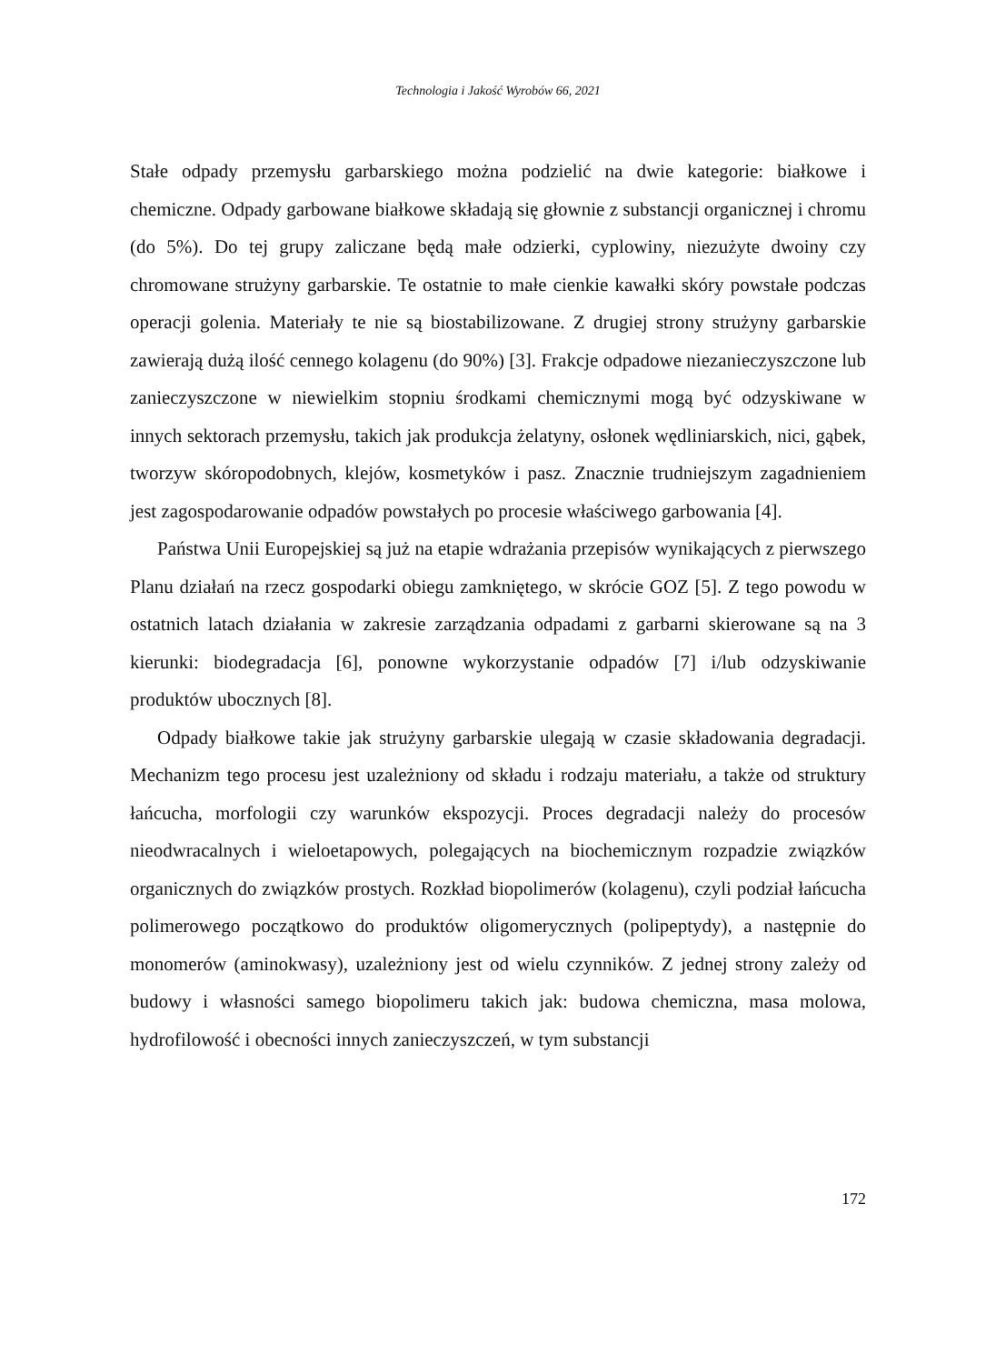Technologia i Jakość Wyrobów 66, 2021
Stałe odpady przemysłu garbarskiego można podzielić na dwie kategorie: białkowe i chemiczne. Odpady garbowane białkowe składają się głownie z substancji organicznej i chromu (do 5%). Do tej grupy zaliczane będą małe odzierki, cyplowiny, niezużyte dwoiny czy chromowane strużyny garbarskie. Te ostatnie to małe cienkie kawałki skóry powstałe podczas operacji golenia. Materiały te nie są biostabilizowane. Z drugiej strony strużyny garbarskie zawierają dużą ilość cennego kolagenu (do 90%) [3]. Frakcje odpadowe niezanieczyszczone lub zanieczyszczone w niewielkim stopniu środkami chemicznymi mogą być odzyskiwane w innych sektorach przemysłu, takich jak produkcja żelatyny, osłonek wędliniarskich, nici, gąbek, tworzyw skóropodobnych, klejów, kosmetyków i pasz. Znacznie trudniejszym zagadnieniem jest zagospodarowanie odpadów powstałych po procesie właściwego garbowania [4].
Państwa Unii Europejskiej są już na etapie wdrażania przepisów wynikających z pierwszego Planu działań na rzecz gospodarki obiegu zamkniętego, w skrócie GOZ [5]. Z tego powodu w ostatnich latach działania w zakresie zarządzania odpadami z garbarni skierowane są na 3 kierunki: biodegradacja [6], ponowne wykorzystanie odpadów [7] i/lub odzyskiwanie produktów ubocznych [8].
Odpady białkowe takie jak strużyny garbarskie ulegają w czasie składowania degradacji. Mechanizm tego procesu jest uzależniony od składu i rodzaju materiału, a także od struktury łańcucha, morfologii czy warunków ekspozycji. Proces degradacji należy do procesów nieodwracalnych i wieloetapowych, polegających na biochemicznym rozpadzie związków organicznych do związków prostych. Rozkład biopolimerów (kolagenu), czyli podział łańcucha polimerowego początkowo do produktów oligomerycznych (polipeptydy), a następnie do monomerów (aminokwasy), uzależniony jest od wielu czynników. Z jednej strony zależy od budowy i własności samego biopolimeru takich jak: budowa chemiczna, masa molowa, hydrofilowość i obecności innych zanieczyszczeń, w tym substancji
172